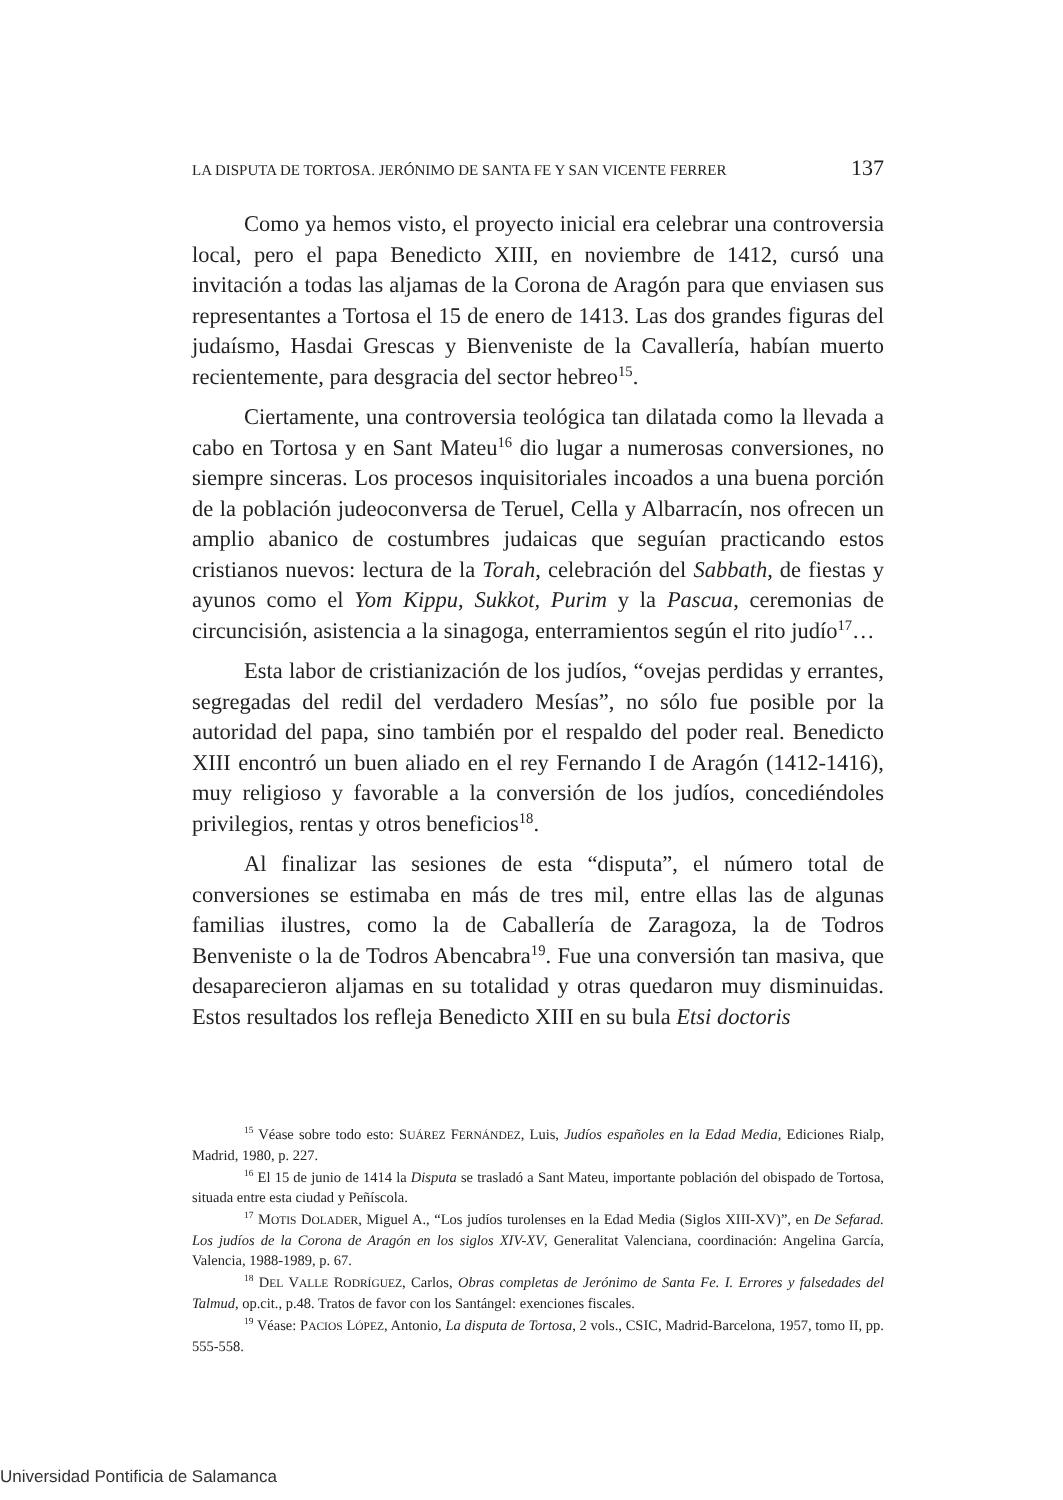LA DISPUTA DE TORTOSA. JERÓNIMO DE SANTA FE Y SAN VICENTE FERRER 137
Como ya hemos visto, el proyecto inicial era celebrar una controversia local, pero el papa Benedicto XIII, en noviembre de 1412, cursó una invitación a todas las aljamas de la Corona de Aragón para que enviasen sus representantes a Tortosa el 15 de enero de 1413. Las dos grandes figuras del judaísmo, Hasdai Grescas y Bienveniste de la Cavallería, habían muerto recientemente, para desgracia del sector hebreo<sup>15</sup>.
Ciertamente, una controversia teológica tan dilatada como la llevada a cabo en Tortosa y en Sant Mateu<sup>16</sup> dio lugar a numerosas conversiones, no siempre sinceras. Los procesos inquisitoriales incoados a una buena porción de la población judeoconversa de Teruel, Cella y Albarracín, nos ofrecen un amplio abanico de costumbres judaicas que seguían practicando estos cristianos nuevos: lectura de la Torah, celebración del Sabbath, de fiestas y ayunos como el Yom Kippu, Sukkot, Purim y la Pascua, ceremonias de circuncisión, asistencia a la sinagoga, enterramientos según el rito judío<sup>17</sup>…
Esta labor de cristianización de los judíos, “ovejas perdidas y errantes, segregadas del redil del verdadero Mesías”, no sólo fue posible por la autoridad del papa, sino también por el respaldo del poder real. Benedicto XIII encontró un buen aliado en el rey Fernando I de Aragón (1412-1416), muy religioso y favorable a la conversión de los judíos, concediéndoles privilegios, rentas y otros beneficios<sup>18</sup>.
Al finalizar las sesiones de esta “disputa”, el número total de conversiones se estimaba en más de tres mil, entre ellas las de algunas familias ilustres, como la de Caballería de Zaragoza, la de Todros Benveniste o la de Todros Abencabra<sup>19</sup>. Fue una conversión tan masiva, que desaparecieron aljamas en su totalidad y otras quedaron muy disminuidas. Estos resultados los refleja Benedicto XIII en su bula Etsi doctoris
<sup>15</sup> Véase sobre todo esto: SUÁREZ FERNÁNDEZ, Luis, Judíos españoles en la Edad Media, Ediciones Rialp, Madrid, 1980, p. 227.
<sup>16</sup> El 15 de junio de 1414 la Disputa se trasladó a Sant Mateu, importante población del obispado de Tortosa, situada entre esta ciudad y Peñíscola.
<sup>17</sup> MOTIS DOLADER, Miguel A., “Los judíos turolenses en la Edad Media (Siglos XIII-XV)”, en De Sefarad. Los judíos de la Corona de Aragón en los siglos XIV-XV, Generalitat Valenciana, coordinación: Angelina García, Valencia, 1988-1989, p. 67.
<sup>18</sup> DEL VALLE RODRÍGUEZ, Carlos, Obras completas de Jerónimo de Santa Fe. I. Errores y falsedades del Talmud, op.cit., p.48. Tratos de favor con los Santángel: exenciones fiscales.
<sup>19</sup> Véase: PACIOS LÓPEZ, Antonio, La disputa de Tortosa, 2 vols., CSIC, Madrid-Barcelona, 1957, tomo II, pp. 555-558.
Universidad Pontificia de Salamanca